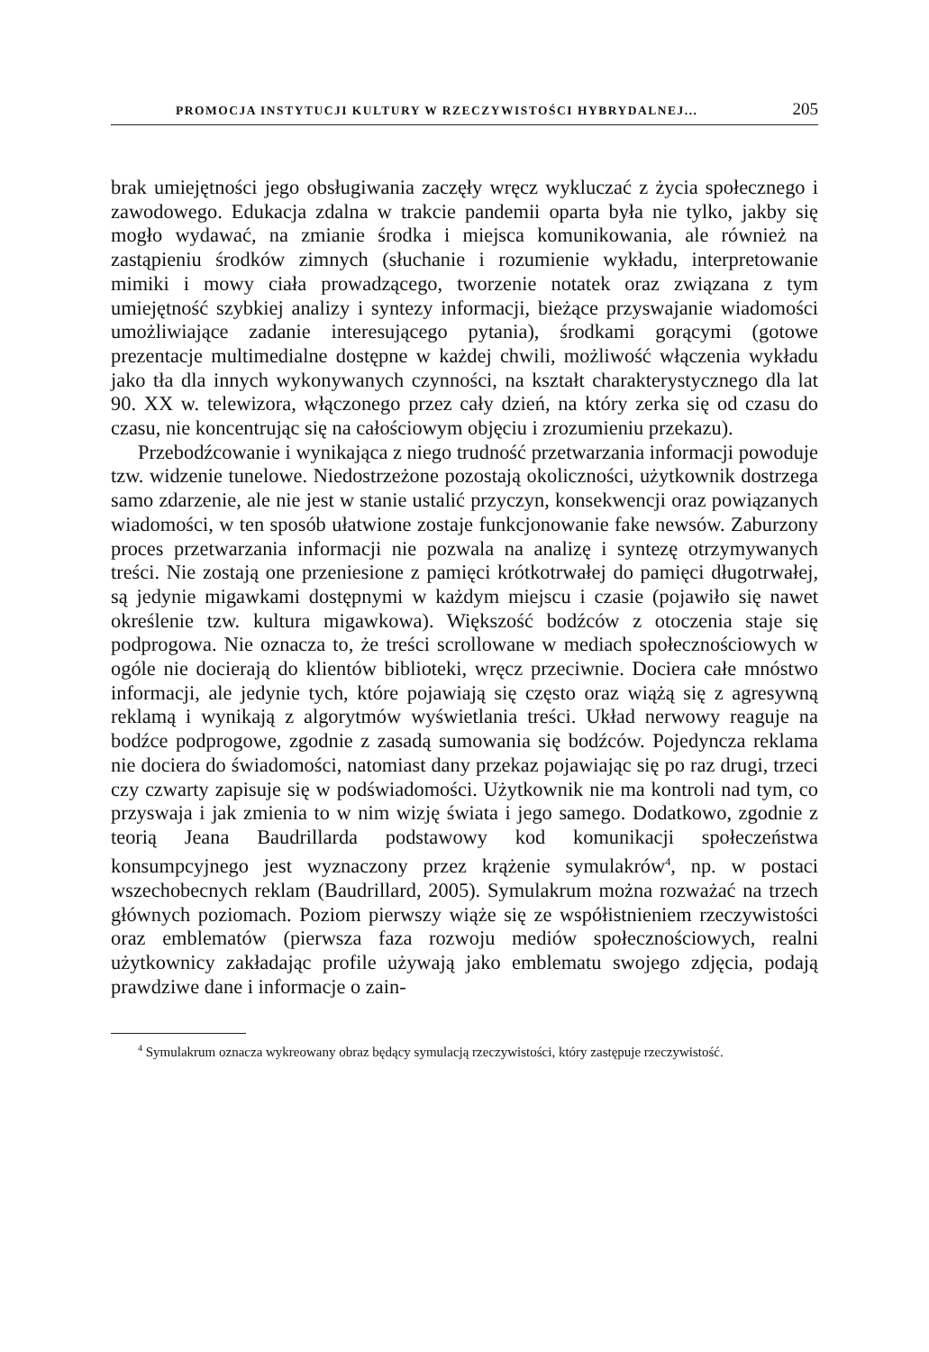PROMOCJA INSTYTUCJI KULTURY W RZECZYWISTOŚCI HYBRYDALNEJ... 205
brak umiejętności jego obsługiwania zaczęły wręcz wykluczać z życia społecznego i zawodowego. Edukacja zdalna w trakcie pandemii oparta była nie tylko, jakby się mogło wydawać, na zmianie środka i miejsca komunikowania, ale również na zastąpieniu środków zimnych (słuchanie i rozumienie wykładu, interpretowanie mimiki i mowy ciała prowadzącego, tworzenie notatek oraz związana z tym umiejętność szybkiej analizy i syntezy informacji, bieżące przyswajanie wiadomości umożliwiające zadanie interesującego pytania), środkami gorącymi (gotowe prezentacje multimedialne dostępne w każdej chwili, możliwość włączenia wykładu jako tła dla innych wykonywanych czynności, na kształt charakterystycznego dla lat 90. XX w. telewizora, włączonego przez cały dzień, na który zerka się od czasu do czasu, nie koncentrując się na całościowym objęciu i zrozumieniu przekazu).
Przebodźcowanie i wynikająca z niego trudność przetwarzania informacji powoduje tzw. widzenie tunelowe. Niedostrzeżone pozostają okoliczności, użytkownik dostrzega samo zdarzenie, ale nie jest w stanie ustalić przyczyn, konsekwencji oraz powiązanych wiadomości, w ten sposób ułatwione zostaje funkcjonowanie fake newsów. Zaburzony proces przetwarzania informacji nie pozwala na analizę i syntezę otrzymywanych treści. Nie zostają one przeniesione z pamięci krótkotrwałej do pamięci długotrwałej, są jedynie migawkami dostępnymi w każdym miejscu i czasie (pojawiło się nawet określenie tzw. kultura migawkowa). Większość bodźców z otoczenia staje się podprogowa. Nie oznacza to, że treści scrollowane w mediach społecznościowych w ogóle nie docierają do klientów biblioteki, wręcz przeciwnie. Dociera całe mnóstwo informacji, ale jedynie tych, które pojawiają się często oraz wiążą się z agresywną reklamą i wynikają z algorytmów wyświetlania treści. Układ nerwowy reaguje na bodźce podprogowe, zgodnie z zasadą sumowania się bodźców. Pojedyncza reklama nie dociera do świadomości, natomiast dany przekaz pojawiając się po raz drugi, trzeci czy czwarty zapisuje się w podświadomości. Użytkownik nie ma kontroli nad tym, co przyswaja i jak zmienia to w nim wizję świata i jego samego. Dodatkowo, zgodnie z teorią Jeana Baudrillarda podstawowy kod komunikacji społeczeństwa konsumpcyjnego jest wyznaczony przez krążenie symulakrów<sup>4</sup>, np. w postaci wszechobecnych reklam (Baudrillard, 2005). Symulakrum można rozważać na trzech głównych poziomach. Poziom pierwszy wiąże się ze współistnieniem rzeczywistości oraz emblematów (pierwsza faza rozwoju mediów społecznościowych, realni użytkownicy zakładając profile używają jako emblematu swojego zdjęcia, podają prawdziwe dane i informacje o zain-
<sup>4</sup> Symulakrum oznacza wykreowany obraz będący symulacją rzeczywistości, który zastępuje rzeczywistość.